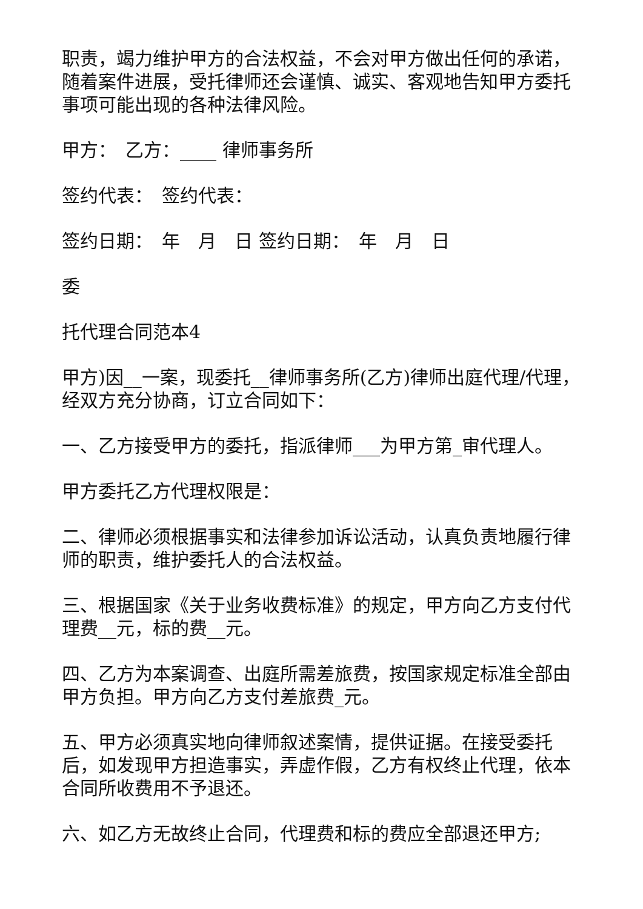职责，竭力维护甲方的合法权益，不会对甲方做出任何的承诺，随着案件进展，受托律师还会谨慎、诚实、客观地告知甲方委托事项可能出现的各种法律风险。
甲方：　乙方：____ 律师事务所
签约代表：　签约代表：
签约日期：　年　月　日 签约日期：　年　月　日
委
托代理合同范本4
甲方)因__一案，现委托__律师事务所(乙方)律师出庭代理/代理，经双方充分协商，订立合同如下：
一、乙方接受甲方的委托，指派律师___为甲方第_审代理人。
甲方委托乙方代理权限是：
二、律师必须根据事实和法律参加诉讼活动，认真负责地履行律师的职责，维护委托人的合法权益。
三、根据国家《关于业务收费标准》的规定，甲方向乙方支付代理费__元，标的费__元。
四、乙方为本案调查、出庭所需差旅费，按国家规定标准全部由甲方负担。甲方向乙方支付差旅费_元。
五、甲方必须真实地向律师叙述案情，提供证据。在接受委托后，如发现甲方担造事实，弄虚作假，乙方有权终止代理，依本合同所收费用不予退还。
六、如乙方无故终止合同，代理费和标的费应全部退还甲方;